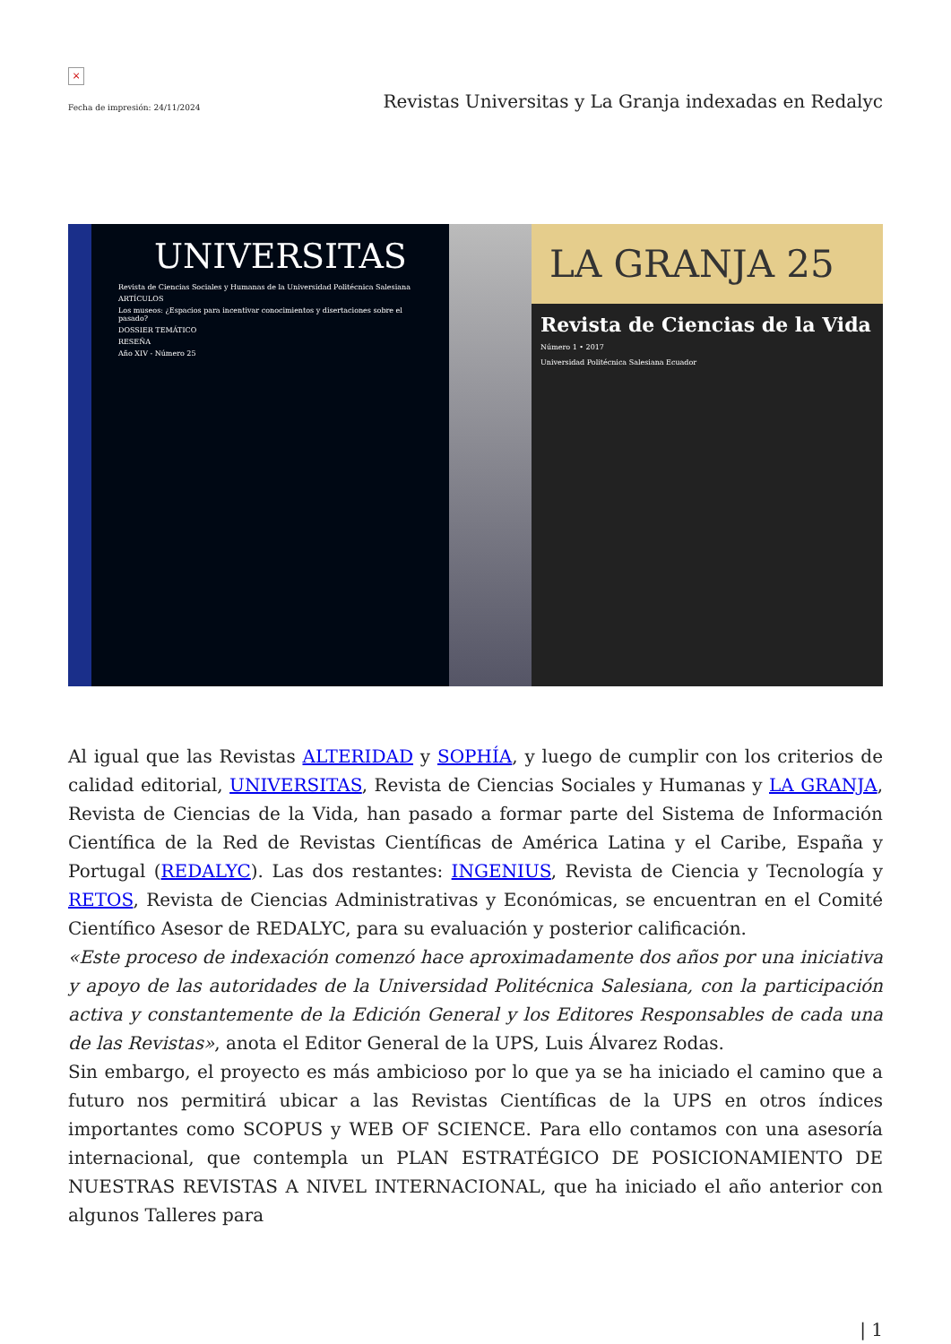×
Fecha de impresión: 24/11/2024 Revistas Universitas y La Granja indexadas en Redalyc
UNIVERSITAS
Revista de Ciencias Sociales y Humanas de la Universidad Politécnica Salesiana
ARTÍCULOS
Los museos: ¿Espacios para incentivar conocimientos y disertaciones sobre el pasado?
DOSSIER TEMÁTICO
RESEÑA
Año XIV - Número 25
LA GRANJA 25
Revista de Ciencias de la Vida
Número 1 • 2017
Universidad Politécnica Salesiana Ecuador
Al igual que las Revistas ALTERIDAD y SOPHÍA, y luego de cumplir con los criterios de calidad editorial, UNIVERSITAS, Revista de Ciencias Sociales y Humanas y LA GRANJA, Revista de Ciencias de la Vida, han pasado a formar parte del Sistema de Información Científica de la Red de Revistas Científicas de América Latina y el Caribe, España y Portugal (REDALYC). Las dos restantes: INGENIUS, Revista de Ciencia y Tecnología y RETOS, Revista de Ciencias Administrativas y Económicas, se encuentran en el Comité Científico Asesor de REDALYC, para su evaluación y posterior calificación.
«Este proceso de indexación comenzó hace aproximadamente dos años por una iniciativa y apoyo de las autoridades de la Universidad Politécnica Salesiana, con la participación activa y constantemente de la Edición General y los Editores Responsables de cada una de las Revistas», anota el Editor General de la UPS, Luis Álvarez Rodas.
Sin embargo, el proyecto es más ambicioso por lo que ya se ha iniciado el camino que a futuro nos permitirá ubicar a las Revistas Científicas de la UPS en otros índices importantes como SCOPUS y WEB OF SCIENCE. Para ello contamos con una asesoría internacional, que contempla un PLAN ESTRATÉGICO DE POSICIONAMIENTO DE NUESTRAS REVISTAS A NIVEL INTERNACIONAL, que ha iniciado el año anterior con algunos Talleres para
| 1